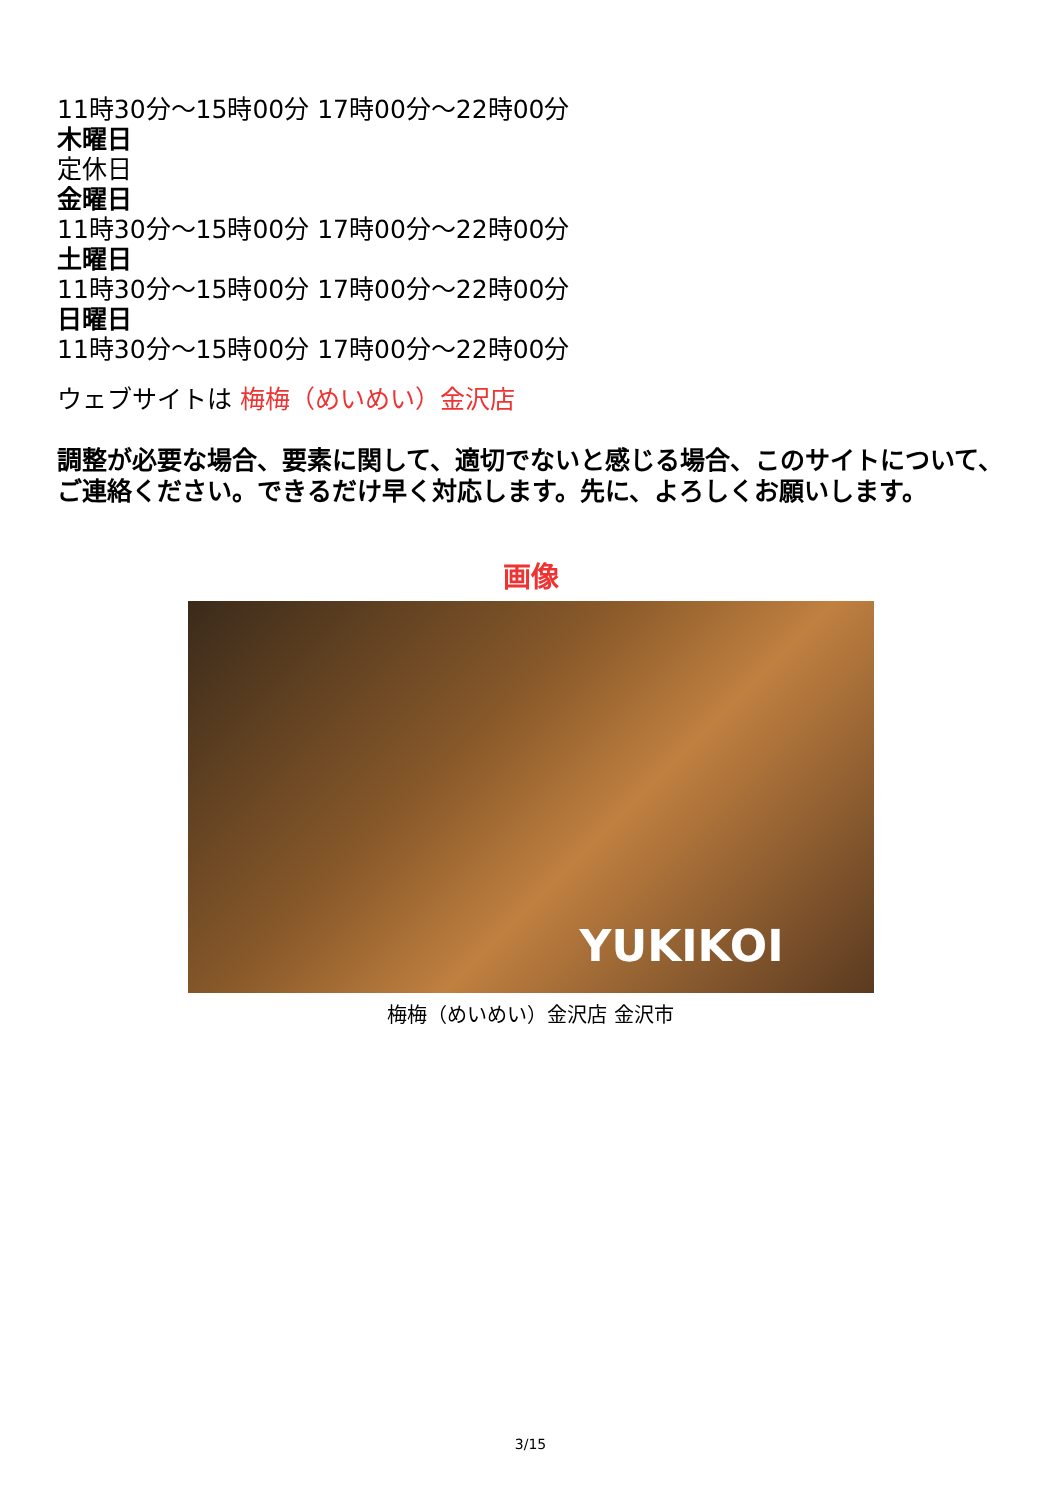11時30分～15時00分 17時00分～22時00分
木曜日
定休日
金曜日
11時30分～15時00分 17時00分～22時00分
土曜日
11時30分～15時00分 17時00分～22時00分
日曜日
11時30分～15時00分 17時00分～22時00分
ウェブサイトは 梅梅（めいめい）金沢店
調整が必要な場合、要素に関して、適切でないと感じる場合、このサイトについて、ご連絡ください。できるだけ早く対応します。先に、よろしくお願いします。
画像
YUKIKOI
梅梅（めいめい）金沢店 金沢市
3/15